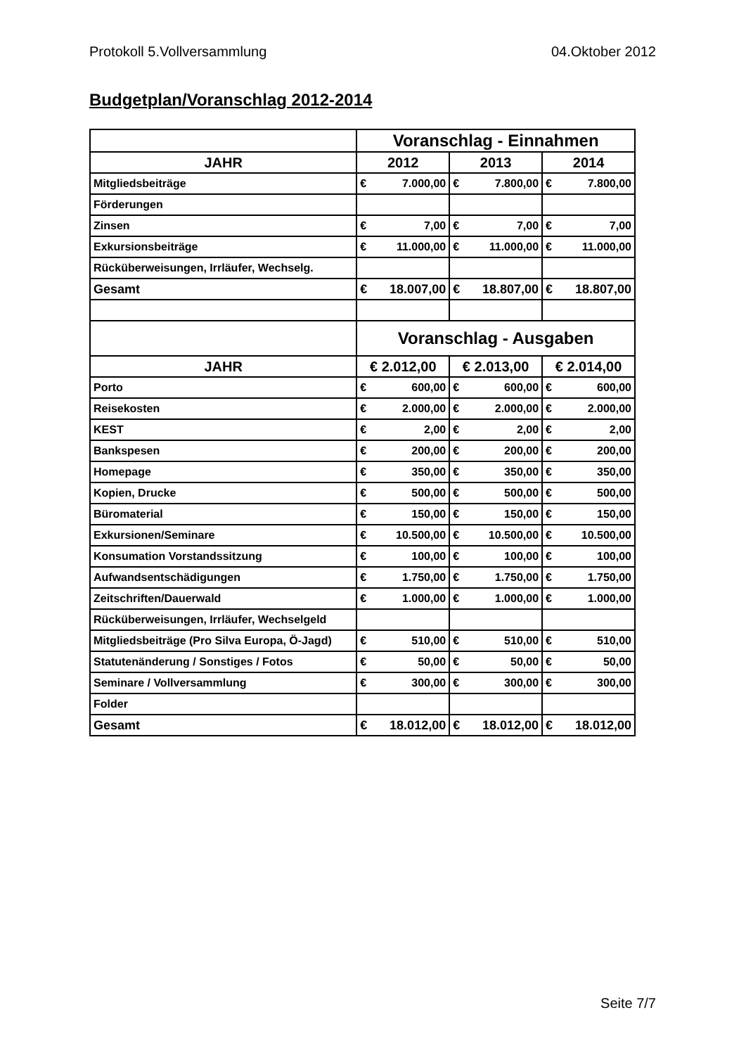Protokoll 5.Vollversammlung 04.Oktober 2012
Budgetplan/Voranschlag 2012-2014
| | Voranschlag - Einnahmen | | | | | |
| JAHR | 2012 | | 2013 | | 2014 | |
| Mitgliedsbeiträge | € | 7.000,00 | € | 7.800,00 | € | 7.800,00 |
| Förderungen | | | | | | |
| Zinsen | € | 7,00 | € | 7,00 | € | 7,00 |
| Exkursionsbeiträge | € | 11.000,00 | € | 11.000,00 | € | 11.000,00 |
| Rücküberweisungen, Irrläufer, Wechselg. | | | | | | |
| Gesamt | € | 18.007,00 | € | 18.807,00 | € | 18.807,00 |
| | Voranschlag - Ausgaben | | | | | |
| JAHR | € 2.012,00 | | € 2.013,00 | | € 2.014,00 | |
| Porto | € | 600,00 | € | 600,00 | € | 600,00 |
| Reisekosten | € | 2.000,00 | € | 2.000,00 | € | 2.000,00 |
| KEST | € | 2,00 | € | 2,00 | € | 2,00 |
| Bankspesen | € | 200,00 | € | 200,00 | € | 200,00 |
| Homepage | € | 350,00 | € | 350,00 | € | 350,00 |
| Kopien, Drucke | € | 500,00 | € | 500,00 | € | 500,00 |
| Büromaterial | € | 150,00 | € | 150,00 | € | 150,00 |
| Exkursionen/Seminare | € | 10.500,00 | € | 10.500,00 | € | 10.500,00 |
| Konsumation Vorstandssitzung | € | 100,00 | € | 100,00 | € | 100,00 |
| Aufwandsentschädigungen | € | 1.750,00 | € | 1.750,00 | € | 1.750,00 |
| Zeitschriften/Dauerwald | € | 1.000,00 | € | 1.000,00 | € | 1.000,00 |
| Rücküberweisungen, Irrläufer, Wechselgeld | | | | | | |
| Mitgliedsbeiträge (Pro Silva Europa, Ö-Jagd) | € | 510,00 | € | 510,00 | € | 510,00 |
| Statutenänderung / Sonstiges / Fotos | € | 50,00 | € | 50,00 | € | 50,00 |
| Seminare / Vollversammlung | € | 300,00 | € | 300,00 | € | 300,00 |
| Folder | | | | | | |
| Gesamt | € | 18.012,00 | € | 18.012,00 | € | 18.012,00 |
Seite 7/7